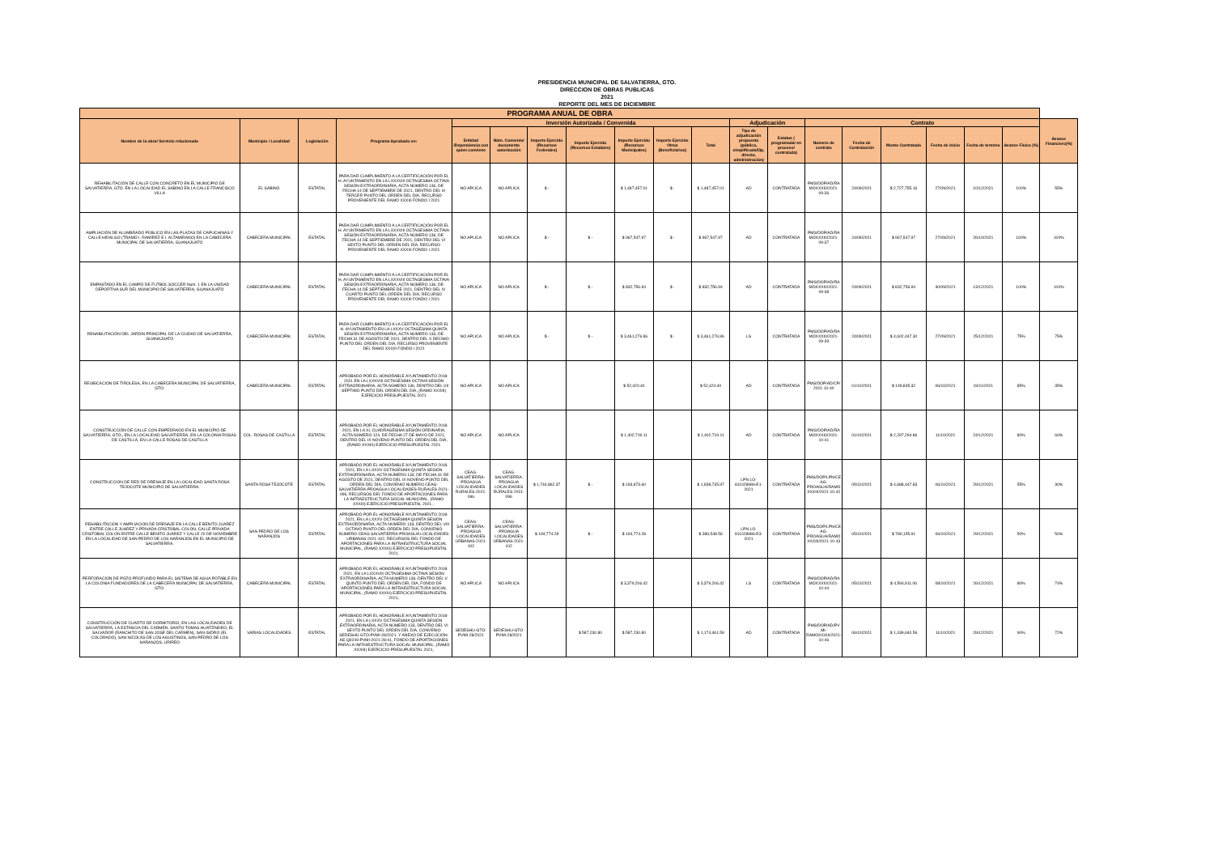PRESIDENCIA MUNICIPAL DE SALVATIERRA, GTO.
DIRECCION DE OBRAS PUBLICAS
2021
REPORTE DEL MES DE DICIEMBRE
| PROGRAMA ANUAL DE OBRA | | | | | | | | | | | | | | | | | | | |
| --- | --- | --- | --- | --- | --- | --- | --- | --- | --- | --- | --- | --- | --- | --- | --- | --- | --- | --- | --- |
| Nombre de la obra/ Servicio relacionado | Municipio / Localidad | Legislación | Programa Aprobado en: | Inversión Autorizada / Convenida | | | | | | | Adjudicación | | Contrato | | | | | | Avance Financiero(%) |
| | | | | Entidad /Dependencia con quien conviene | Núm. Convenio/ documento autorización | Importe Ejercido (Recursos Federales) | Importe Ejercido (Recursos Estatales) | Importe Ejercido (Recursos Municipales) | Importe Ejercido Otros (Beneficiarios) | Total | Tipo de adjudicación propuesta (pública, simplificada/l3p, directa, administración) | Estatus ( programada/ en proceso/ contratada) | Numero de contrato | Fecha de Contratación | Monto Contratado | Fecha de inicio | Fecha de termino | Avance Físico (%) | |
| REHABILITACIÓN DE CALLE CON CONCRETO EN EL MUNICIPIO DE SALVATIERRA, GTO. EN LA LOCALIDAD EL SABINO EN LA CALLE FRANCISCO VILLA | EL SABINO | ESTATAL | PARA DAR CUMPLIMIENTO A LA CERTIFICACIÓN POR EL H. AYUNTAMIENTO EN LA LXXXVIII OCTAGESIMA OCTAVA SESIÓN EXTRAORDINARIA, ACTA NÚMERO 136, DE FECHA 14 DE SEPTIEMBRE DE 2021, DENTRO DEL III TERCER PUNTO DEL ORDEN DEL DÍA, RECURSO PROVENIENTE DEL RAMO XXXIII FONDO I 2021 | NO APLICA | NO APLICA | $ - | | $ 1,487,457.01 | $ - | $ 1,487,457.01 | AD | CONTRATADA | PMS/DOP/AD/RAMOXXXIII/2021-09-36 | 24/09/2021 | $ 2,727,755.16 | 27/09/2021 | 10/12/2021 | 100% | 55% |
| AMPLIACIÓN DE ALUMBRADO PÚBLICO EN LAS PLAZAS DE CAPUCHINAS Y CALLE HIDALGO (TRAMO I. RAMÍREZ E I. ALTAMIRANO) EN LA CABECERA MUNICIPAL DE SALVATIERRA, GUANAJUATO | CABECERA MUNICIPAL | ESTATAL | PARA DAR CUMPLIMIENTO A LA CERTIFICACIÓN POR EL H. AYUNTAMIENTO EN LA LXXXVIII OCTAGESIMA OCTAVA SESIÓN EXTRAORDINARIA, ACTA NÚMERO 136, DE FECHA 14 DE SEPTIEMBRE DE 2021, DENTRO DEL VI SEXTO PUNTO DEL ORDEN DEL DÍA, RECURSO PROVENIENTE DEL RAMO XXXIII FONDO I 2021 | NO APLICA | NO APLICA | $ - | $ - | $ 967,547.97 | $ - | $ 967,547.97 | AD | CONTRATADA | PMS/DOP/AD/RAMOXXXIII/2021-09-37 | 24/09/2021 | $ 967,547.97 | 27/09/2021 | 26/10/2021 | 100% | 100% |
| EMPASTADO EN EL CAMPO DE FUTBOL SOCCER Num. 1 EN LA UNIDAD DEPORTIVA SUR DEL MUNICIPIO DE SALVATIERRA, GUANAJUATO | CABECERA MUNICIPAL | ESTATAL | PARA DAR CUMPLIMIENTO A LA CERTIFICACIÓN POR EL H. AYUNTAMIENTO EN LA LXXXVIII OCTAGESIMA OCTAVA SESIÓN EXTRAORDINARIA, ACTA NÚMERO 136, DE FECHA 14 DE SEPTIEMBRE DE 2021, DENTRO DEL IV CUARTO PUNTO DEL ORDEN DEL DÍA, RECURSO PROVENIENTE DEL RAMO XXXIII FONDO I 2021 | NO APLICA | NO APLICA | $ - | $ - | $ 832,756.94 | $ - | $ 832,756.94 | AD | CONTRATADA | PMS/DOP/AD/RAMOXXXIII/2021-09-38 | 24/09/2021 | $ 832,756.94 | 30/09/2021 | 13/12/2021 | 100% | 100% |
| REHABILITACIÓN DEL JARDÍN PRINCIPAL DE LA CIUDAD DE SALVATIERRA, GUANAJUATO | CABECERA MUNICIPAL | ESTATAL | PARA DAR CUMPLIMIENTO A LA CERTIFICACIÓN POR EL H. AYUNTAMIENTO EN LA LXXXV OCTAGÉSIMA QUINTA SESIÓN EXTRAORDINARIA, ACTA NÚMERO 133, DE FECHA 31 DE AGOSTO DE 2021, DENTRO DEL X DECIMO PUNTO DEL ORDEN DEL DÍA, RECURSO PROVENIENTE DEL RAMO XXXIII FONDO I 2021 | NO APLICA | NO APLICA | $ - | $ - | $ 3,461,276.96 | $ - | $ 3,461,276.96 | LS | CONTRATADA | PMS/DOP/AD/RAMOXXXIII/2021-09-39 | 24/09/2021 | $ 4,602,447.30 | 27/09/2021 | 25/12/2021 | 75% | 75% |
| REUBICACIÓN DE TIROLESA, EN LA CABECERA MUNICIPAL DE SALVATIERRA, GTO. | CABECERA MUNICIPAL | ESTATAL | APROBADO POR EL HONORABLE AYUNTAMIENTO 2018-2021 EN LA LXXXVIII OCTAGÉSIMA OCTAVA SESIÓN EXTRAORDINARIA, ACTA NÚMERO 136, DENTRO DEL VII SÉPTIMO PUNTO DEL ORDEN DEL DÍA, (RAMO XXXIII) EJERCICIO PRESUPUESTAL 2021 | NO APLICA | NO APLICA | | | $ 52,420.40 | | $ 52,420.40 | AD | CONTRATADA | PMS/DOP/AD/CP/2021-10-40 | 01/10/2021 | $ 149,845.32 | 06/10/2021 | 19/11/2021 | 85% | 35% |
| CONSTRUCCIÓN DE CALLE CON EMPEDRADO EN EL MUNICIPIO DE SALVATIERRA, GTO., EN LA LOCALIDAD SALVATIERRA, EN LA COLONIA ROSAS DE CASTILLA, EN LA CALLE ROSAS DE CASTILLA | COL. ROSAS DE CASTILLA | ESTATAL | APROBADO POR EL HONORABLE AYUNTAMIENTO 2018-2021, EN LA XL CUADRAGÉSIMA SESIÓN ORDINARIA, ACTA NÚMERO 124, DE FECHA 27 DE MAYO DE 2021, DENTRO DEL IX NOVENO PUNTO DEL ORDEN DEL DÍA, (RAMO XXXIII) EJERCICIO PRESUPUESTAL 2021 | NO APLICA | NO APLICA | | | $ 1,402,719.11 | | $ 1,402,719.11 | AD | CONTRATADA | PMS/DOP/AD/RAMOXXXIII/2021-10-41 | 01/10/2021 | $ 2,297,294.86 | 11/10/2021 | 24/12/2021 | 80% | 60% |
| CONSTRUCCION DE RED DE DRENAJE EN LA LOCALIDAD SANTA ROSA TEJOCOTE MUNICIPIO DE SALVATIERRA. | SANTA ROSA TEJOCOTE | ESTATAL | APROBADO POR EL HONORABLE AYUNTAMIENTO 2018-2021, EN LA LXXXV OCTAGÉSIMA QUINTA SESIÓN EXTRAORDINARIA, ACTA NÚMERO 133, DE FECHA 31 DE AGOSTO DE 2021, DENTRO DEL IX NOVENO PUNTO DEL ORDEN DEL DÍA, CONVENIO NUMERO CEAG-SALVATIERRA-PROAGUA LOCALIDADES RURALES-2021-096, RECURSOS DEL FONDO DE APORTACIONES PARA LA INFRAESTRUCTURA SOCIAL MUNICIPAL, (RAMO XXXIII) EJERCICIO PRESUPUESTAL 2021, . | CEAG-SALVATIERRA-PROAGUA LOCALIDADES RURALES-2021-096 | CEAG-SALVATIERRA-PROAGUA LOCALIDADES RURALES-2021-096 | $ 1,744,862.37 | $ - | $ 193,873.60 | | $ 1,938,735.97 | LPN LO-811028986-E1-2021 | CONTRATADA | PMS/DOP/LPN/CEAG-PROAGUA/RAMOXXXIII/2021-10-42 | 05/10/2021 | $ 4,688,447.83 | 06/10/2021 | 29/12/2021 | 55% | 30% |
| REHABILITACION Y AMPLIACION DE DRENAJE EN LA CALLE BENITO JUAREZ ENTRE CALLE JUAREZ Y PRIVADA CRISTOBAL COLON, CALLE PRIVADA CRISTOBAL COLON ENTRE CALLE BENITO JUAREZ Y CALLE 20 DE NOVIEMBRE EN LA LOCALIDAD DE SAN PEDRO DE LOS NARANJOS EN EL MUNICIPIO DE SALVATIERRA. | SAN PEDRO DE LOS NARANJOS | ESTATAL | APROBADO POR EL HONORABLE AYUNTAMIENTO 2018-2021, EN LA LXXXV OCTAGÉSIMA QUINTA SESIÓN EXTRAORDINARIA, ACTA NÚMERO 133, DENTRO DEL VIII OCTAVO PUNTO DEL ORDEN DEL DÍA, CONVENIO NUMERO CEAG-SALVATIERRA-PROAGUA LOCALIDADES URBANAS-2021-102, RECURSOS DEL FONDO DE APORTACIONES PARA LA INFRAESTRUCTURA SOCIAL MUNICIPAL, (RAMO XXXIII) EJERCICIO PRESUPUESTAL 2021, | CEAG-SALVATIERRA-PROAGUA LOCALIDADES URBANAS-2021-102 | CEAG-SALVATIERRA-PROAGUA LOCALIDADES URBANAS-2021-102 | $ 194,774.28 | $ - | $ 194,774.28 | | $ 389,548.56 | LPN LO-811028986-E3-2021 | CONTRATADA | PMS/DOP/LPN/CEAG-PROAGUA/RAMOXXXIII/2021-10-43 | 05/10/2021 | $ 780,155.91 | 06/10/2021 | 29/12/2021 | 50% | 50% |
| PERFORACION DE POZO PROFUNDO PARA EL SISTEMA DE AGUA POTABLE EN LA COLONIA FUNDADORES DE LA CABECERA MUNICIPAL DE SALVATIERRA, GTO. | CABECERA MUNICIPAL | ESTATAL | APROBADO POR EL HONORABLE AYUNTAMIENTO 2018-2021, EN LA LXXXVIII OCTAGÉSIMA OCTAVA SESIÓN EXTRAORDINARIA, ACTA NÚMERO 136, DENTRO DEL V QUINTO PUNTO DEL ORDEN DEL DÍA, FONDO DE APORTACIONES PARA LA INFRAESTRUCTURA SOCIAL MUNICIPAL, (RAMO XXXIII) EJERCICIO PRESUPUESTAL 2021, | NO APLICA | NO APLICA | | | $ 3,379,206.42 | | $ 3,379,206.42 | LS | CONTRATADA | PMS/DOP/AD/RAMOXXXIII/2021-10-44 | 05/10/2021 | $ 4,594,911.06 | 08/10/2021 | 26/12/2021 | 80% | 74% |
| CONSTRUCCIÓN DE CUARTO DE DORMITORIO, EN LAS LOCALIDADES DE SALVATIERRA, LA ESTANCIA DEL CARMEN, SANTO TOMAS HUATZINDEO, EL SALVADOR (RANCHITO DE SAN JOSÉ DEL CARMEN), SAN ISIDRO (EL COLORADO), SAN NICOLÁS DE LOS AGUSTINOS, SAN PEDRO DE LOS NARANJOS, URIREO | VARIAS LOCALIDADES | ESTATAL | APROBADO POR EL HONORABLE AYUNTAMIENTO 2018-2021, EN LA LXXXV OCTAGÉSIMA QUINTA SESIÓN EXTRAORDINARIA, ACTA NÚMERO 133, DENTRO DEL VI SEXTO PUNTO DEL ORDEN DEL DÍA, CONVENIO SEDESHU-GTO-PVMI-28/2021, Y ANEXO DE EJECUCIÓN: AE-Q0249-PVMI-2021-28-01, FONDO DE APORTACIONES PARA LA INFRAESTRUCTURA SOCIAL MUNICIPAL, (RAMO XXXIII) EJERCICIO PRESUPUESTAL 2021, | SEDESHU-GTO-PVMI-28/2021 | SEDESHU-GTO-PVMI-28/2021 | | $ 587,230.80 | $ 587,230.80 | | $ 1,174,461.59 | AD | CONTRATADA | PMS/DOP/AD/PVMI-RAMOXXXIII/2021-10-46 | 06/10/2021 | $ 1,439,640.56 | 11/10/2021 | 29/12/2021 | 90% | 72% |